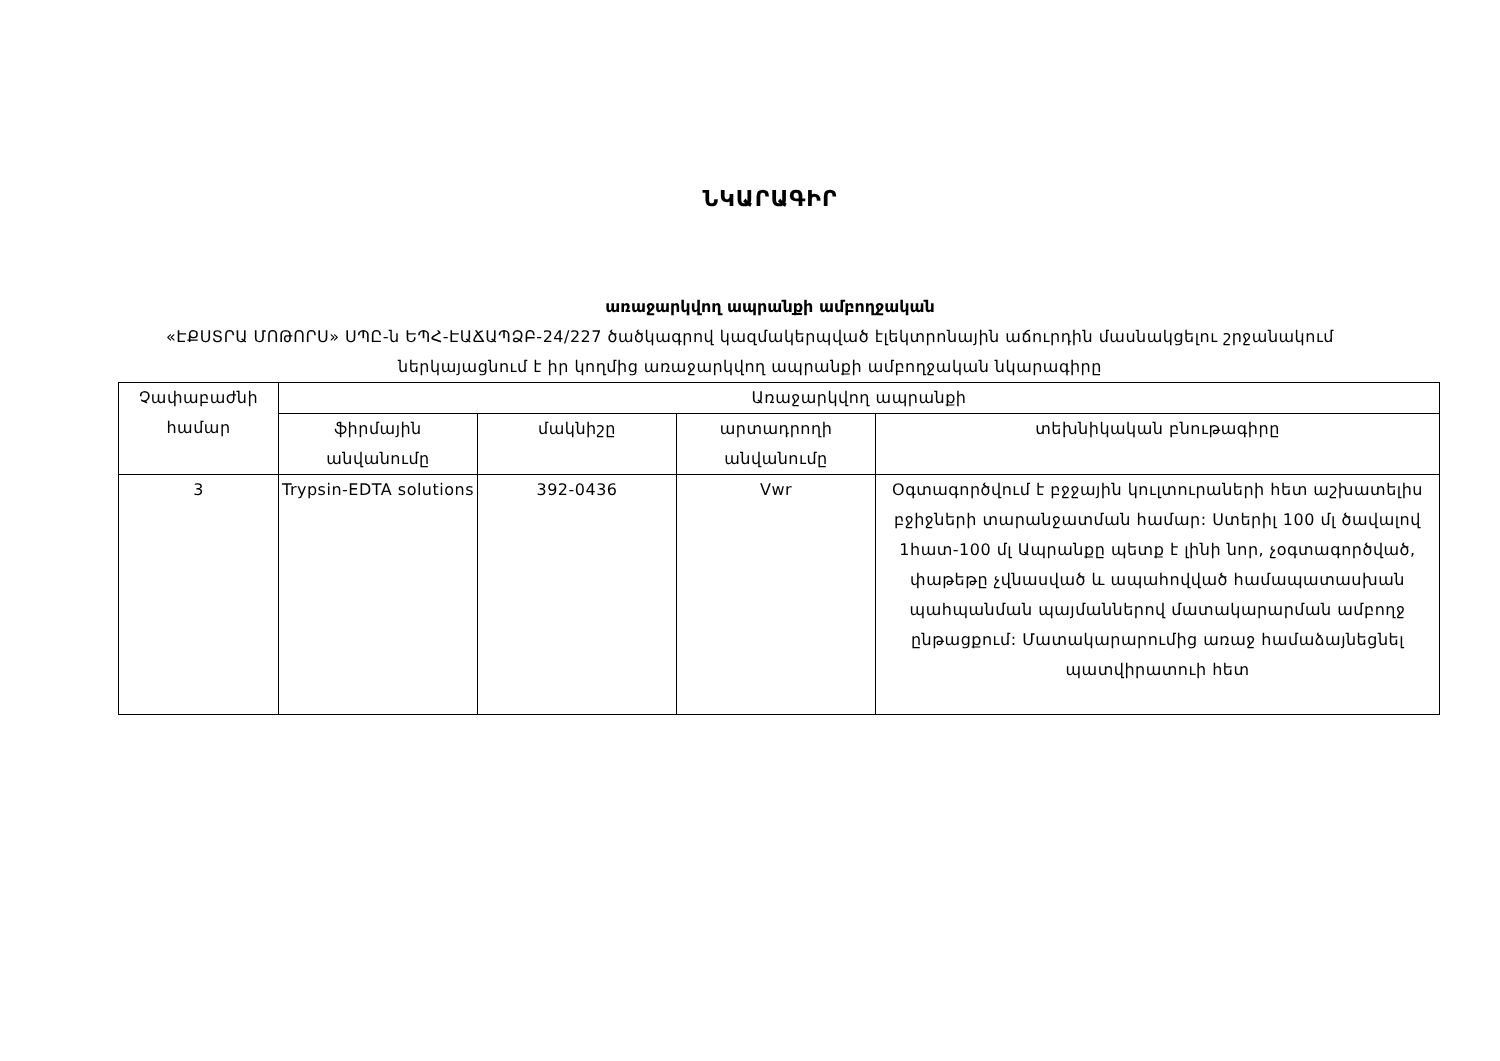ՆԿԱՐԱԳԻՐ
առաջարկվող ապրանքի ամբողջական
«ԷՔՍՏՐԱ ՄՈԹՈՐՍ» ՍՊԸ-ն ԵՊՀ-ԷԱՃԱՊՁԲ-24/227 ծածկագրով կազմակերպված էլեկտրոնային աճուրդին մասնակցելու շրջանակում ներկայացնում է իր կողմից առաջարկվող ապրանքի ամբողջական նկարագիրը
| Չափաբաժնի համար | Առաջարկվող ապրանքի | | | |
| --- | --- | --- | --- | --- |
| | ֆիրմային անվանումը | մակնիշը | արտադրողի անվանումը | տեխնիկական բնութագիրը |
| 3 | Trypsin-EDTA solutions | 392-0436 | Vwr | Օգտագործվում է բջջային կուլտուրաների հետ աշխատելիս բջիջների տարանջատման համար: Ստերիլ 100 մլ ծավալով 1հատ-100 մլ Ապրանքը պետք է լինի նոր, չօգտագործված, փաթեթը չվնասված և ապահովված համապատասխան պահպանման պայմաններով մատակարարման ամբողջ ընթացքում: Մատակարարումից առաջ համաձայնեցնել պատվիրատուի հետ |